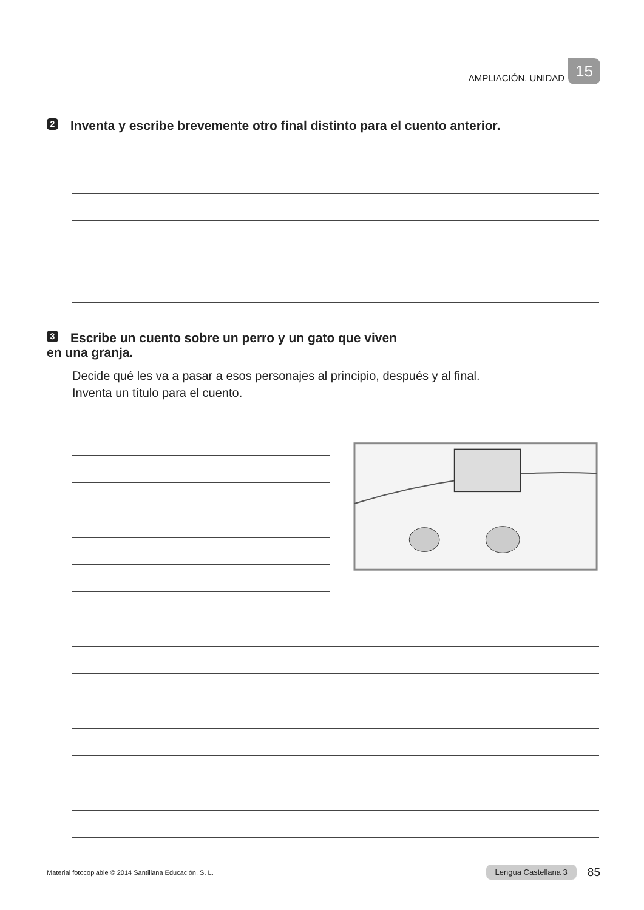AMPLIACIÓN. UNIDAD 15
2 Inventa y escribe brevemente otro final distinto para el cuento anterior.
3 Escribe un cuento sobre un perro y un gato que viven
en una granja.
Decide qué les va a pasar a esos personajes al principio, después y al final.
Inventa un título para el cuento.
Material fotocopiable © 2014 Santillana Educación, S. L. Lengua Castellana 3 85